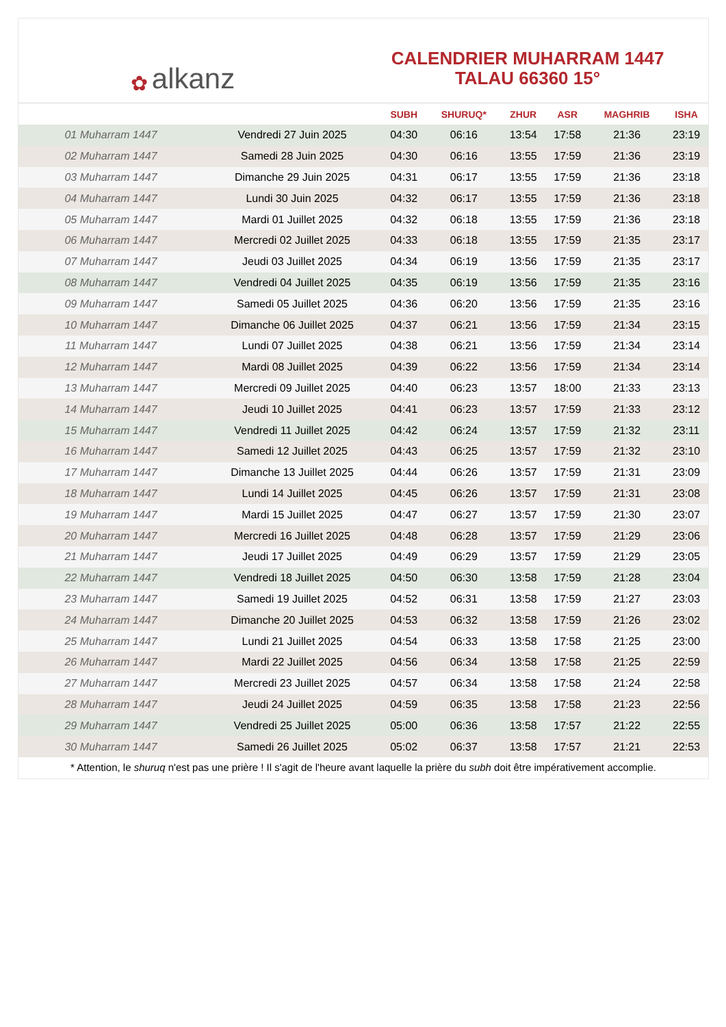✿ alkanz
CALENDRIER MUHARRAM 1447
TALAU 66360 15°
| | | SUBH | SHURUQ* | ZHUR | ASR | MAGHRIB | ISHA |
| --- | --- | --- | --- | --- | --- | --- | --- |
| 01 Muharram 1447 | Vendredi 27 Juin 2025 | 04:30 | 06:16 | 13:54 | 17:58 | 21:36 | 23:19 |
| 02 Muharram 1447 | Samedi 28 Juin 2025 | 04:30 | 06:16 | 13:55 | 17:59 | 21:36 | 23:19 |
| 03 Muharram 1447 | Dimanche 29 Juin 2025 | 04:31 | 06:17 | 13:55 | 17:59 | 21:36 | 23:18 |
| 04 Muharram 1447 | Lundi 30 Juin 2025 | 04:32 | 06:17 | 13:55 | 17:59 | 21:36 | 23:18 |
| 05 Muharram 1447 | Mardi 01 Juillet 2025 | 04:32 | 06:18 | 13:55 | 17:59 | 21:36 | 23:18 |
| 06 Muharram 1447 | Mercredi 02 Juillet 2025 | 04:33 | 06:18 | 13:55 | 17:59 | 21:35 | 23:17 |
| 07 Muharram 1447 | Jeudi 03 Juillet 2025 | 04:34 | 06:19 | 13:56 | 17:59 | 21:35 | 23:17 |
| 08 Muharram 1447 | Vendredi 04 Juillet 2025 | 04:35 | 06:19 | 13:56 | 17:59 | 21:35 | 23:16 |
| 09 Muharram 1447 | Samedi 05 Juillet 2025 | 04:36 | 06:20 | 13:56 | 17:59 | 21:35 | 23:16 |
| 10 Muharram 1447 | Dimanche 06 Juillet 2025 | 04:37 | 06:21 | 13:56 | 17:59 | 21:34 | 23:15 |
| 11 Muharram 1447 | Lundi 07 Juillet 2025 | 04:38 | 06:21 | 13:56 | 17:59 | 21:34 | 23:14 |
| 12 Muharram 1447 | Mardi 08 Juillet 2025 | 04:39 | 06:22 | 13:56 | 17:59 | 21:34 | 23:14 |
| 13 Muharram 1447 | Mercredi 09 Juillet 2025 | 04:40 | 06:23 | 13:57 | 18:00 | 21:33 | 23:13 |
| 14 Muharram 1447 | Jeudi 10 Juillet 2025 | 04:41 | 06:23 | 13:57 | 17:59 | 21:33 | 23:12 |
| 15 Muharram 1447 | Vendredi 11 Juillet 2025 | 04:42 | 06:24 | 13:57 | 17:59 | 21:32 | 23:11 |
| 16 Muharram 1447 | Samedi 12 Juillet 2025 | 04:43 | 06:25 | 13:57 | 17:59 | 21:32 | 23:10 |
| 17 Muharram 1447 | Dimanche 13 Juillet 2025 | 04:44 | 06:26 | 13:57 | 17:59 | 21:31 | 23:09 |
| 18 Muharram 1447 | Lundi 14 Juillet 2025 | 04:45 | 06:26 | 13:57 | 17:59 | 21:31 | 23:08 |
| 19 Muharram 1447 | Mardi 15 Juillet 2025 | 04:47 | 06:27 | 13:57 | 17:59 | 21:30 | 23:07 |
| 20 Muharram 1447 | Mercredi 16 Juillet 2025 | 04:48 | 06:28 | 13:57 | 17:59 | 21:29 | 23:06 |
| 21 Muharram 1447 | Jeudi 17 Juillet 2025 | 04:49 | 06:29 | 13:57 | 17:59 | 21:29 | 23:05 |
| 22 Muharram 1447 | Vendredi 18 Juillet 2025 | 04:50 | 06:30 | 13:58 | 17:59 | 21:28 | 23:04 |
| 23 Muharram 1447 | Samedi 19 Juillet 2025 | 04:52 | 06:31 | 13:58 | 17:59 | 21:27 | 23:03 |
| 24 Muharram 1447 | Dimanche 20 Juillet 2025 | 04:53 | 06:32 | 13:58 | 17:59 | 21:26 | 23:02 |
| 25 Muharram 1447 | Lundi 21 Juillet 2025 | 04:54 | 06:33 | 13:58 | 17:58 | 21:25 | 23:00 |
| 26 Muharram 1447 | Mardi 22 Juillet 2025 | 04:56 | 06:34 | 13:58 | 17:58 | 21:25 | 22:59 |
| 27 Muharram 1447 | Mercredi 23 Juillet 2025 | 04:57 | 06:34 | 13:58 | 17:58 | 21:24 | 22:58 |
| 28 Muharram 1447 | Jeudi 24 Juillet 2025 | 04:59 | 06:35 | 13:58 | 17:58 | 21:23 | 22:56 |
| 29 Muharram 1447 | Vendredi 25 Juillet 2025 | 05:00 | 06:36 | 13:58 | 17:57 | 21:22 | 22:55 |
| 30 Muharram 1447 | Samedi 26 Juillet 2025 | 05:02 | 06:37 | 13:58 | 17:57 | 21:21 | 22:53 |
* Attention, le shuruq n'est pas une prière ! Il s'agit de l'heure avant laquelle la prière du subh doit être impérativement accomplie.